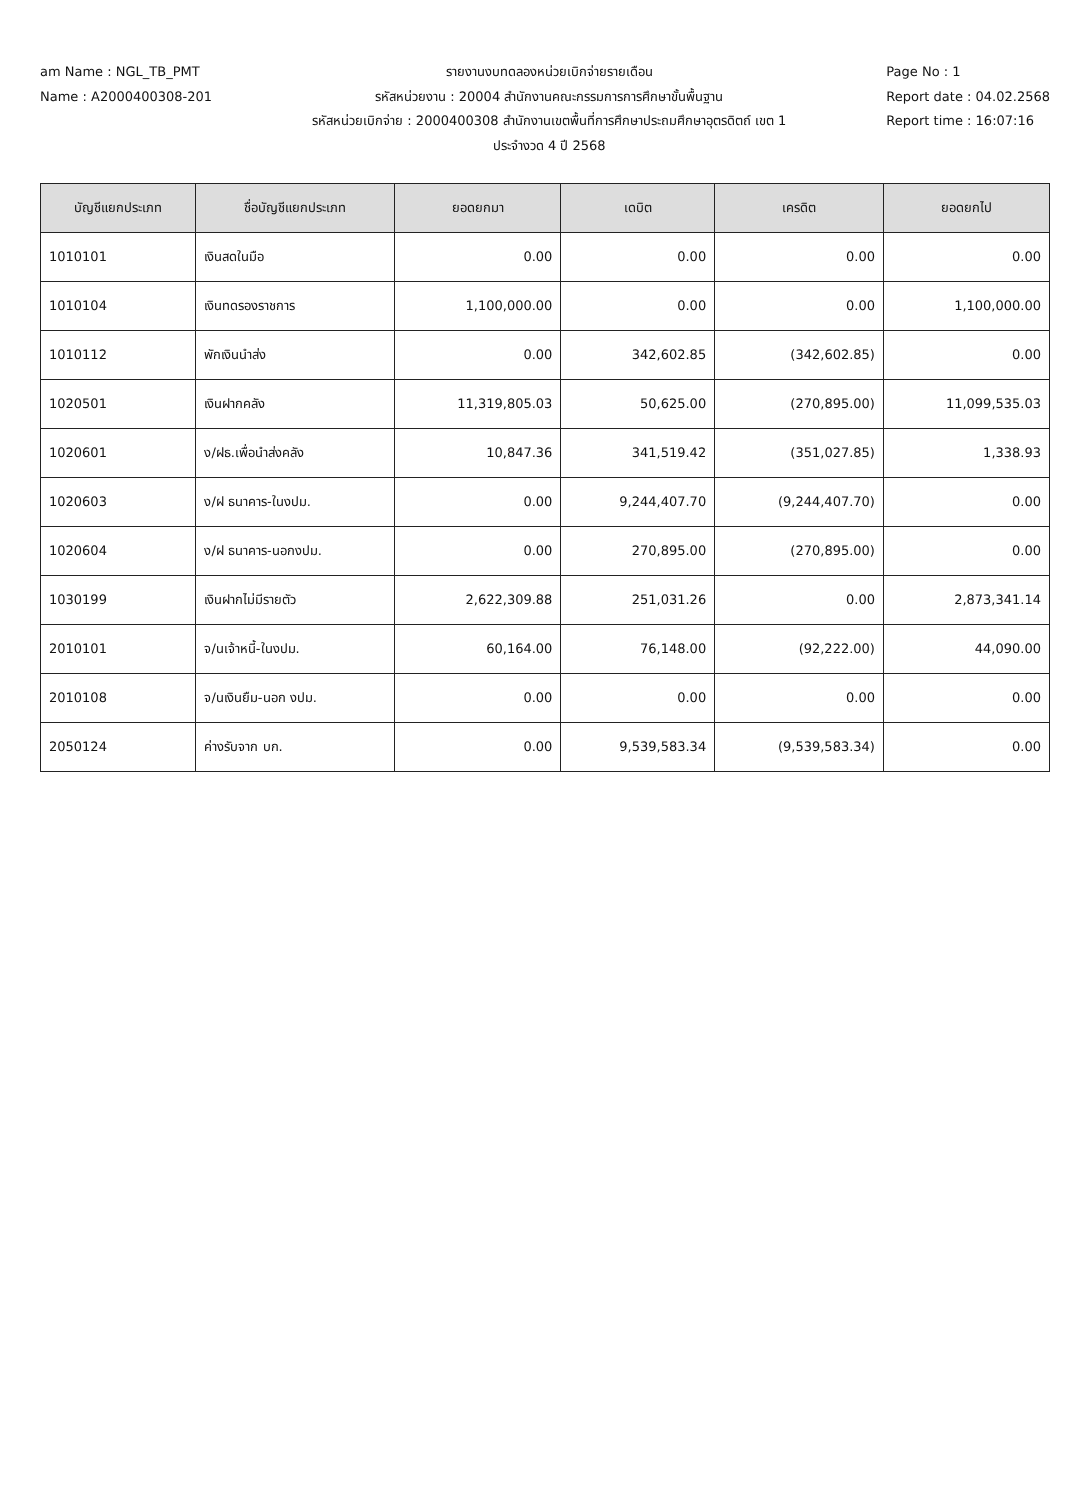am Name : NGL_TB_PMT
Name : A2000400308-201
รายงานงบทดลองหน่วยเบิกจ่ายรายเดือน
รหัสหน่วยงาน : 20004 สำนักงานคณะกรรมการการศึกษาขั้นพื้นฐาน
รหัสหน่วยเบิกจ่าย : 2000400308 สำนักงานเขตพื้นที่การศึกษาประถมศึกษาอุตรดิตถ์ เขต 1
ประจำงวด 4 ปี 2568
Page No : 1
Report date : 04.02.2568
Report time : 16:07:16
| บัญชีแยกประเภท | ชื่อบัญชีแยกประเภท | ยอดยกมา | เดบิต | เครดิต | ยอดยกไป |
| --- | --- | --- | --- | --- | --- |
| 1010101 | เงินสดในมือ | 0.00 | 0.00 | 0.00 | 0.00 |
| 1010104 | เงินทดรองราชการ | 1,100,000.00 | 0.00 | 0.00 | 1,100,000.00 |
| 1010112 | พักเงินนำส่ง | 0.00 | 342,602.85 | (342,602.85) | 0.00 |
| 1020501 | เงินฝากคลัง | 11,319,805.03 | 50,625.00 | (270,895.00) | 11,099,535.03 |
| 1020601 | ง/ฝธ.เพื่อนำส่งคลัง | 10,847.36 | 341,519.42 | (351,027.85) | 1,338.93 |
| 1020603 | ง/ฝ ธนาคาร-ในงปม. | 0.00 | 9,244,407.70 | (9,244,407.70) | 0.00 |
| 1020604 | ง/ฝ ธนาคาร-นอกงปม. | 0.00 | 270,895.00 | (270,895.00) | 0.00 |
| 1030199 | เงินฝากไม่มีรายตัว | 2,622,309.88 | 251,031.26 | 0.00 | 2,873,341.14 |
| 2010101 | จ/นเจ้าหนี้-ในงปม. | 60,164.00 | 76,148.00 | (92,222.00) | 44,090.00 |
| 2010108 | จ/นเงินยืม-นอก งปม. | 0.00 | 0.00 | 0.00 | 0.00 |
| 2050124 | ค่างรับจาก บก. | 0.00 | 9,539,583.34 | (9,539,583.34) | 0.00 |